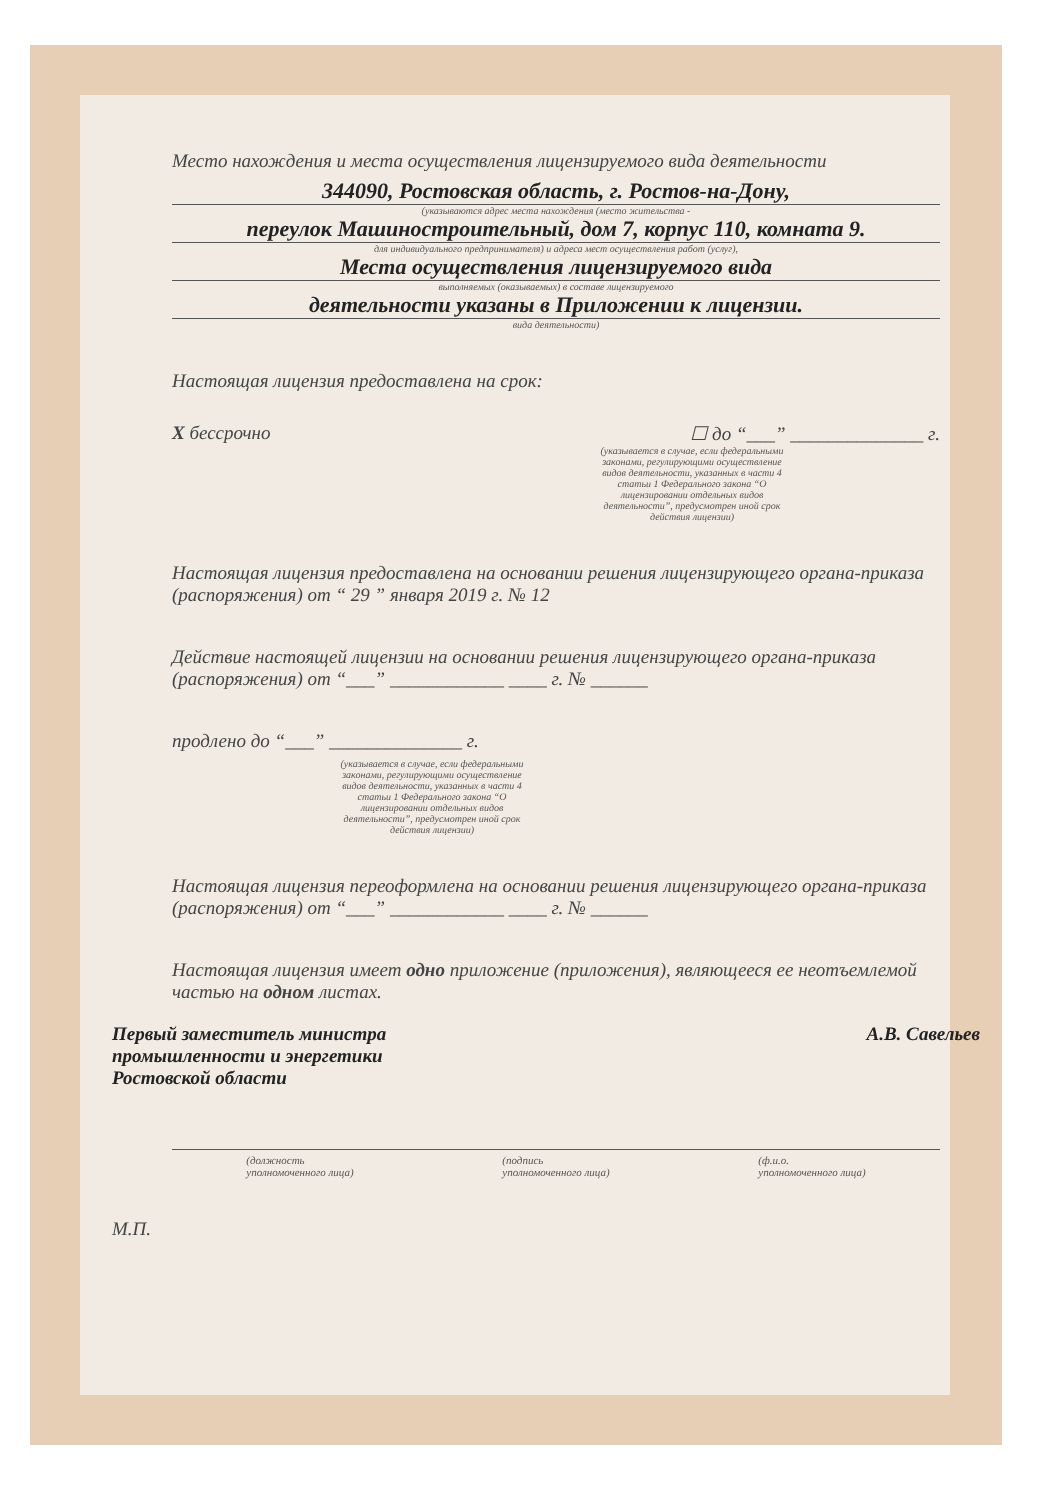Место нахождения и места осуществления лицензируемого вида деятельности
344090, Ростовская область, г. Ростов-на-Дону,
(указываются адрес места нахождения (место жительства -
переулок Машиностроительный, дом 7, корпус 110, комната 9.
для индивидуального предпринимателя) и адреса мест осуществления работ (услуг),
Места осуществления лицензируемого вида
выполняемых (оказываемых) в составе лицензируемого
деятельности указаны в Приложении к лицензии.
вида деятельности)
Настоящая лицензия предоставлена на срок:
X бессрочно ☐ до “___” ______________ г.
(указывается в случае, если федеральными законами, регулирующими осуществление видов деятельности, указанных в части 4 статьи 1 Федерального закона “О лицензировании отдельных видов деятельности”, предусмотрен иной срок действия лицензии)
Настоящая лицензия предоставлена на основании решения лицензирующего органа-приказа (распоряжения) от “ 29 ” января 2019 г. № 12
Действие настоящей лицензии на основании решения лицензирующего органа-приказа (распоряжения) от “___” ____________ ____ г. № ______
продлено до “___” ______________ г.
(указывается в случае, если федеральными законами, регулирующими осуществление видов деятельности, указанных в части 4 статьи 1 Федерального закона “О лицензировании отдельных видов деятельности”, предусмотрен иной срок действия лицензии)
Настоящая лицензия переоформлена на основании решения лицензирующего органа-приказа (распоряжения) от “___” ____________ ____ г. № ______
Настоящая лицензия имеет одно приложение (приложения), являющееся ее неотъемлемой частью на одном листах.
Первый заместитель министра
промышленности и энергетики
Ростовской области А.В. Савельев
(должность
уполномоченного лица) (подпись
уполномоченного лица) (ф.и.о.
уполномоченного лица)
М.П.